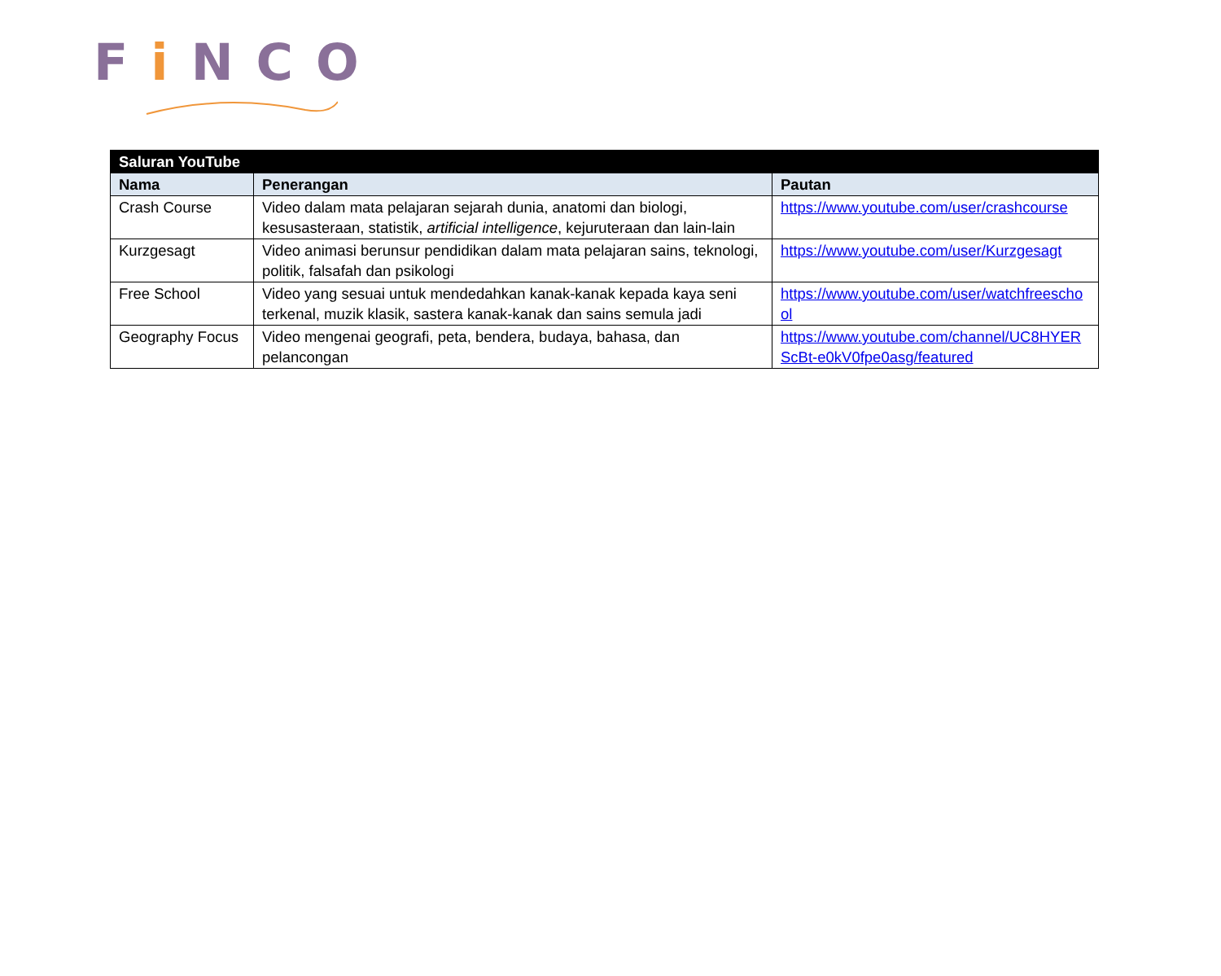Fi NCO
| Saluran YouTube | | |
| --- | --- | --- |
| Nama | Penerangan | Pautan |
| Crash Course | Video dalam mata pelajaran sejarah dunia, anatomi dan biologi, kesusasteraan, statistik, artificial intelligence , kejuruteraan dan lain-lain | https://www.youtube.com/user/crashcourse |
| Kurzgesagt | Video animasi berunsur pendidikan dalam mata pelajaran sains, teknologi, politik, falsafah dan psikologi | https://www.youtube.com/user/Kurzgesagt |
| Free School | Video yang sesuai untuk mendedahkan kanak-kanak kepada kaya seni terkenal, muzik klasik, sastera kanak-kanak dan sains semula jadi | https://www.youtube.com/user/watchfreeschool |
| Geography Focus | Video mengenai geografi, peta, bendera, budaya, bahasa, dan pelancongan | https://www.youtube.com/channel/UC8HYERScBt-e0kV0fpe0asg/featured |